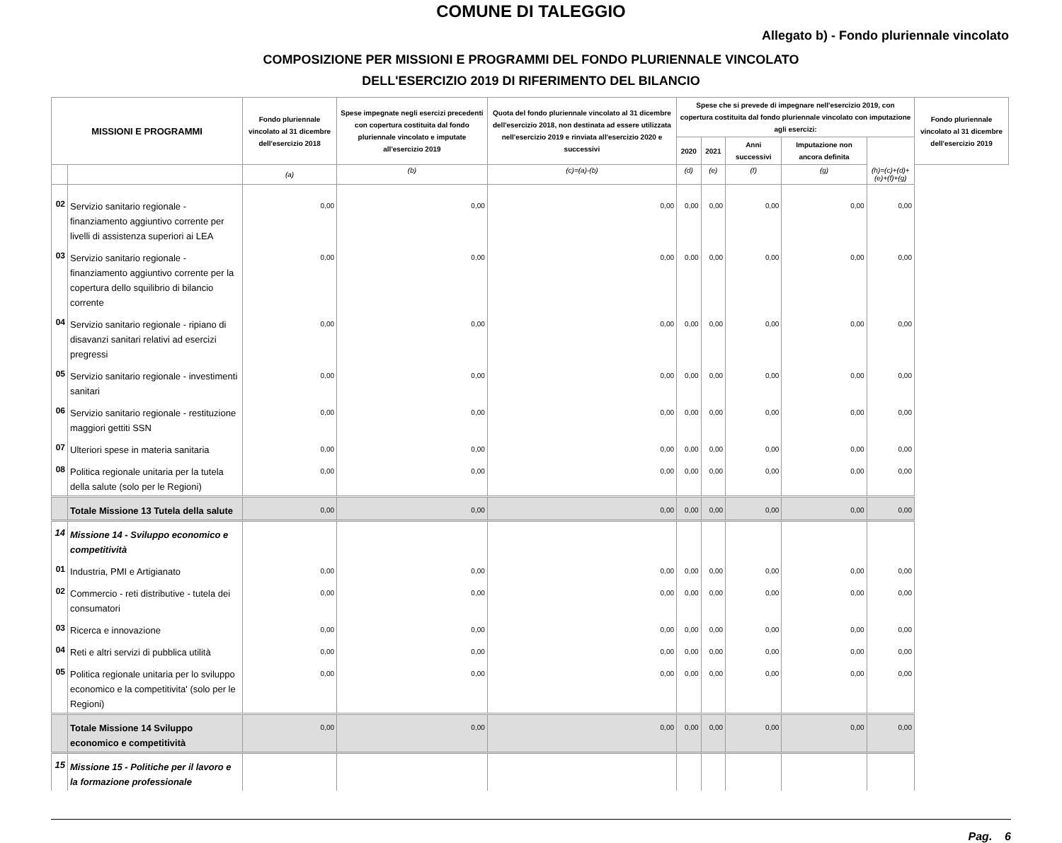COMUNE DI TALEGGIO
Allegato b) - Fondo pluriennale vincolato
COMPOSIZIONE PER MISSIONI E PROGRAMMI DEL FONDO PLURIENNALE VINCOLATO
DELL'ESERCIZIO 2019 DI RIFERIMENTO DEL BILANCIO
| MISSIONI E PROGRAMMI | | Fondo pluriennale vincolato al 31 dicembre dell'esercizio 2018 | Spese impegnate negli esercizi precedenti con copertura costituita dal fondo pluriennale vincolato e imputate all'esercizio 2019 | Quota del fondo pluriennale vincolato al 31 dicembre dell'esercizio 2018, non destinata ad essere utilizzata nell'esercizio 2019 e rinviata all'esercizio 2020 e successivi | Spese che si prevede di impegnare nell'esercizio 2019, con copertura costituita dal fondo pluriennale vincolato con imputazione agli esercizi: | | | | | Fondo pluriennale vincolato al 31 dicembre dell'esercizio 2019 |
| --- | --- | --- | --- | --- | --- | --- | --- | --- | --- | --- |
| | | | | | 2020 | 2021 | Anni successivi | Imputazione non ancora definita | | |
| | | (a) | (b) | (c)=(a)-(b) | (d) | (e) | (f) | (g) | (h)=(c)+(d)+(e)+(f)+(g) | |
| 02 | Servizio sanitario regionale - finanziamento aggiuntivo corrente per livelli di assistenza superiori ai LEA | 0,00 | 0,00 | 0,00 | 0,00 | 0,00 | 0,00 | 0,00 | 0,00 | |
| 03 | Servizio sanitario regionale - finanziamento aggiuntivo corrente per la copertura dello squilibrio di bilancio corrente | 0,00 | 0,00 | 0,00 | 0,00 | 0,00 | 0,00 | 0,00 | 0,00 | |
| 04 | Servizio sanitario regionale - ripiano di disavanzi sanitari relativi ad esercizi pregressi | 0,00 | 0,00 | 0,00 | 0,00 | 0,00 | 0,00 | 0,00 | 0,00 | |
| 05 | Servizio sanitario regionale - investimenti sanitari | 0,00 | 0,00 | 0,00 | 0,00 | 0,00 | 0,00 | 0,00 | 0,00 | |
| 06 | Servizio sanitario regionale - restituzione maggiori gettiti SSN | 0,00 | 0,00 | 0,00 | 0,00 | 0,00 | 0,00 | 0,00 | 0,00 | |
| 07 | Ulteriori spese in materia sanitaria | 0,00 | 0,00 | 0,00 | 0,00 | 0,00 | 0,00 | 0,00 | 0,00 | |
| 08 | Politica regionale unitaria per la tutela della salute (solo per le Regioni) | 0,00 | 0,00 | 0,00 | 0,00 | 0,00 | 0,00 | 0,00 | 0,00 | |
| | Totale Missione 13 Tutela della salute | 0,00 | 0,00 | 0,00 | 0,00 | 0,00 | 0,00 | 0,00 | 0,00 | |
| 14 | Missione 14 - Sviluppo economico e competitività | | | | | | | | | |
| 01 | Industria, PMI e Artigianato | 0,00 | 0,00 | 0,00 | 0,00 | 0,00 | 0,00 | 0,00 | 0,00 | |
| 02 | Commercio - reti distributive - tutela dei consumatori | 0,00 | 0,00 | 0,00 | 0,00 | 0,00 | 0,00 | 0,00 | 0,00 | |
| 03 | Ricerca e innovazione | 0,00 | 0,00 | 0,00 | 0,00 | 0,00 | 0,00 | 0,00 | 0,00 | |
| 04 | Reti e altri servizi di pubblica utilità | 0,00 | 0,00 | 0,00 | 0,00 | 0,00 | 0,00 | 0,00 | 0,00 | |
| 05 | Politica regionale unitaria per lo sviluppo economico e la competitivita' (solo per le Regioni) | 0,00 | 0,00 | 0,00 | 0,00 | 0,00 | 0,00 | 0,00 | 0,00 | |
| | Totale Missione 14 Sviluppo economico e competitività | 0,00 | 0,00 | 0,00 | 0,00 | 0,00 | 0,00 | 0,00 | 0,00 | |
| 15 | Missione 15 - Politiche per il lavoro e la formazione professionale | | | | | | | | | |
Pag. 6